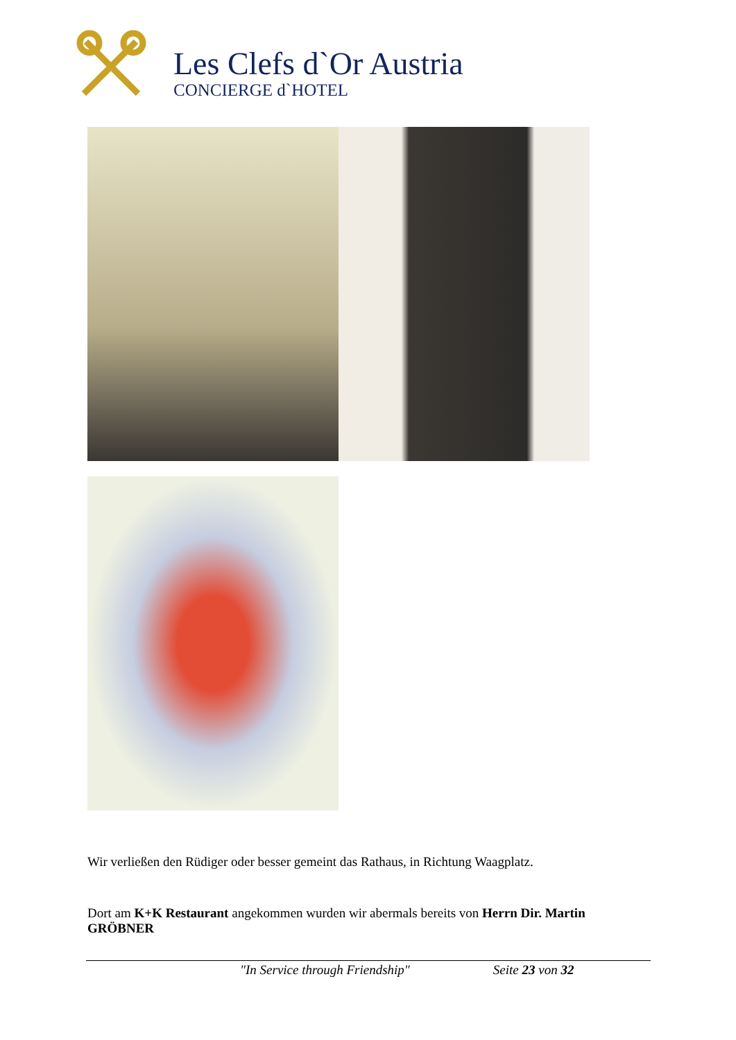Les Clefs d`Or Austria
CONCIERGE d`HOTEL
Wir verließen den Rüdiger oder besser gemeint das Rathaus, in Richtung Waagplatz.
Dort am K+K Restaurant angekommen wurden wir abermals bereits von Herrn Dir. Martin GRÖBNER
"In Service through Friendship" Seite 23 von 32